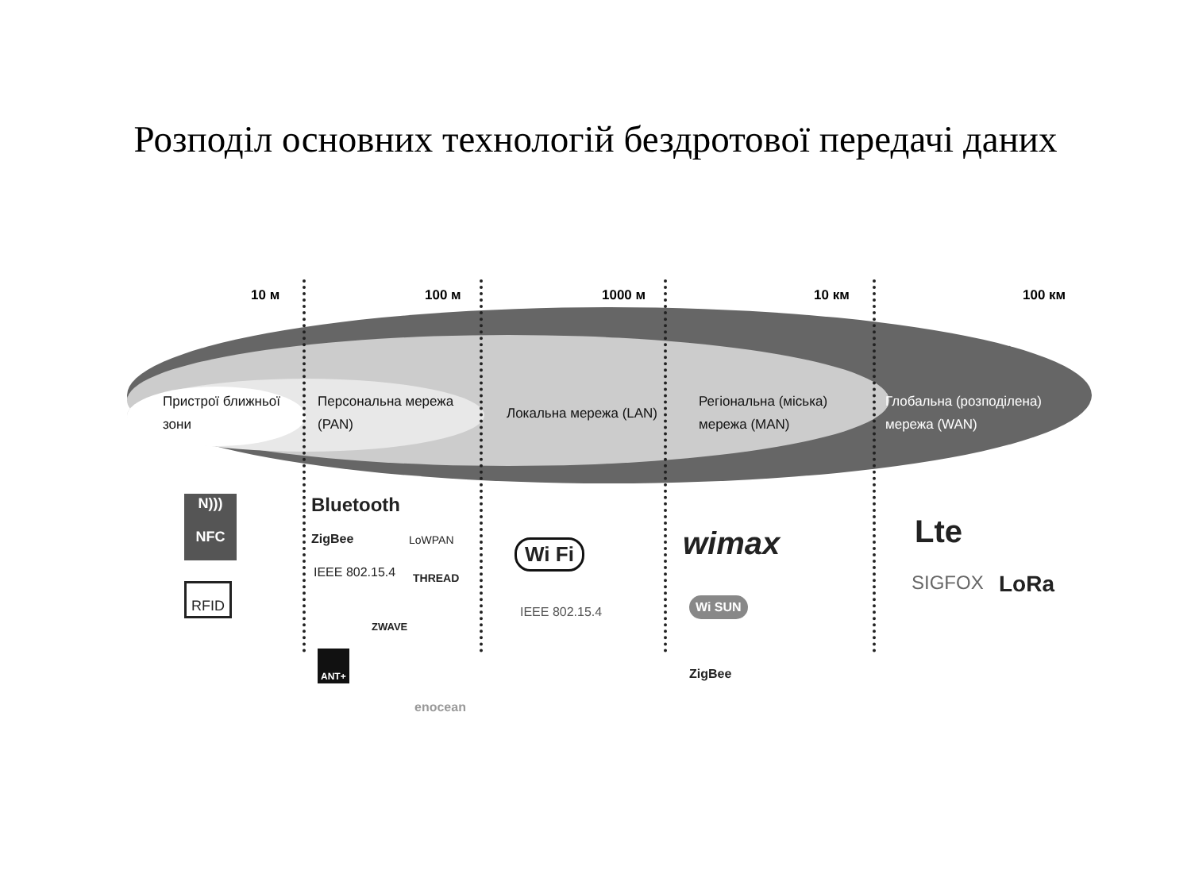Розподіл основних технологій бездротової передачі даних
10 м 100 м 1000 м 10 км 100 км
Пристрої ближньої
зони
Персональна мережа
(PAN)
Локальна мережа (LAN)
Регіональна (міська)
мережа (MAN)
Глобальна (розподілена)
мережа (WAN)
N)))
NFC
RFID
Bluetooth
ZigBee LoWPAN
IEEE 802.15.4 THREAD
ZWAVE
ANT+
enocean
Wi Fi
IEEE 802.15.4
wimax
Wi SUN
ZigBee
Lte
SIGFOX LoRa